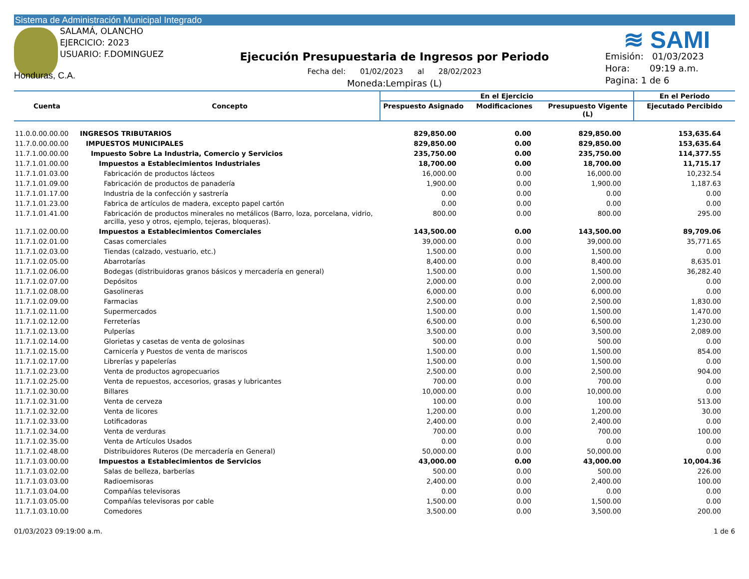Sistema de Administración Municipal Integrado
SALAMÁ, OLANCHO
EJERCICIO: 2023
USUARIO: F.DOMINGUEZ
≋ SAMI
Honduras, C.A.
Ejecución Presupuestaria de Ingresos por Periodo
Fecha del: 01/02/2023 al 28/02/2023
Moneda:Lempiras (L)
Emisión: 01/03/2023
Hora: 09:19 a.m.
Pagina: 1 de 6
| Cuenta | Concepto | En el Ejercicio | | | En el Periodo |
| --- | --- | --- | --- | --- | --- |
| | | Prespuesto Asignado | Modificaciones | Presupuesto Vigente (L) | Ejecutado Percibido |
| 11.0.0.00.00.00 | INGRESOS TRIBUTARIOS | 829,850.00 | 0.00 | 829,850.00 | 153,635.64 |
| 11.7.0.00.00.00 | IMPUESTOS MUNICIPALES | 829,850.00 | 0.00 | 829,850.00 | 153,635.64 |
| 11.7.1.00.00.00 | Impuesto Sobre La Industria, Comercio y Servicios | 235,750.00 | 0.00 | 235,750.00 | 114,377.55 |
| 11.7.1.01.00.00 | Impuestos a Establecimientos Industriales | 18,700.00 | 0.00 | 18,700.00 | 11,715.17 |
| 11.7.1.01.03.00 | Fabricación de productos lácteos | 16,000.00 | 0.00 | 16,000.00 | 10,232.54 |
| 11.7.1.01.09.00 | Fabricación de productos de panadería | 1,900.00 | 0.00 | 1,900.00 | 1,187.63 |
| 11.7.1.01.17.00 | Industria de la confección y sastrería | 0.00 | 0.00 | 0.00 | 0.00 |
| 11.7.1.01.23.00 | Fabrica de artículos de madera, excepto papel cartón | 0.00 | 0.00 | 0.00 | 0.00 |
| 11.7.1.01.41.00 | Fabricación de productos minerales no metálicos (Barro, loza, porcelana, vidrio, arcilla, yeso y otros, ejemplo, tejeras, bloqueras). | 800.00 | 0.00 | 800.00 | 295.00 |
| 11.7.1.02.00.00 | Impuestos a Establecimientos Comerciales | 143,500.00 | 0.00 | 143,500.00 | 89,709.06 |
| 11.7.1.02.01.00 | Casas comerciales | 39,000.00 | 0.00 | 39,000.00 | 35,771.65 |
| 11.7.1.02.03.00 | Tiendas (calzado, vestuario, etc.) | 1,500.00 | 0.00 | 1,500.00 | 0.00 |
| 11.7.1.02.05.00 | Abarrotarías | 8,400.00 | 0.00 | 8,400.00 | 8,635.01 |
| 11.7.1.02.06.00 | Bodegas (distribuidoras granos básicos y mercadería en general) | 1,500.00 | 0.00 | 1,500.00 | 36,282.40 |
| 11.7.1.02.07.00 | Depósitos | 2,000.00 | 0.00 | 2,000.00 | 0.00 |
| 11.7.1.02.08.00 | Gasolineras | 6,000.00 | 0.00 | 6,000.00 | 0.00 |
| 11.7.1.02.09.00 | Farmacias | 2,500.00 | 0.00 | 2,500.00 | 1,830.00 |
| 11.7.1.02.11.00 | Supermercados | 1,500.00 | 0.00 | 1,500.00 | 1,470.00 |
| 11.7.1.02.12.00 | Ferreterías | 6,500.00 | 0.00 | 6,500.00 | 1,230.00 |
| 11.7.1.02.13.00 | Pulperías | 3,500.00 | 0.00 | 3,500.00 | 2,089.00 |
| 11.7.1.02.14.00 | Glorietas y casetas de venta de golosinas | 500.00 | 0.00 | 500.00 | 0.00 |
| 11.7.1.02.15.00 | Carnicería y Puestos de venta de mariscos | 1,500.00 | 0.00 | 1,500.00 | 854.00 |
| 11.7.1.02.17.00 | Librerías y papelerías | 1,500.00 | 0.00 | 1,500.00 | 0.00 |
| 11.7.1.02.23.00 | Venta de productos agropecuarios | 2,500.00 | 0.00 | 2,500.00 | 904.00 |
| 11.7.1.02.25.00 | Venta de repuestos, accesorios, grasas y lubricantes | 700.00 | 0.00 | 700.00 | 0.00 |
| 11.7.1.02.30.00 | Billares | 10,000.00 | 0.00 | 10,000.00 | 0.00 |
| 11.7.1.02.31.00 | Venta de cerveza | 100.00 | 0.00 | 100.00 | 513.00 |
| 11.7.1.02.32.00 | Venta de licores | 1,200.00 | 0.00 | 1,200.00 | 30.00 |
| 11.7.1.02.33.00 | Lotificadoras | 2,400.00 | 0.00 | 2,400.00 | 0.00 |
| 11.7.1.02.34.00 | Venta de verduras | 700.00 | 0.00 | 700.00 | 100.00 |
| 11.7.1.02.35.00 | Venta de Artículos Usados | 0.00 | 0.00 | 0.00 | 0.00 |
| 11.7.1.02.48.00 | Distribuidores Ruteros (De mercadería en General) | 50,000.00 | 0.00 | 50,000.00 | 0.00 |
| 11.7.1.03.00.00 | Impuestos a Establecimientos de Servicios | 43,000.00 | 0.00 | 43,000.00 | 10,004.36 |
| 11.7.1.03.02.00 | Salas de belleza, barberías | 500.00 | 0.00 | 500.00 | 226.00 |
| 11.7.1.03.03.00 | Radioemisoras | 2,400.00 | 0.00 | 2,400.00 | 100.00 |
| 11.7.1.03.04.00 | Compañías televisoras | 0.00 | 0.00 | 0.00 | 0.00 |
| 11.7.1.03.05.00 | Compañías televisoras por cable | 1,500.00 | 0.00 | 1,500.00 | 0.00 |
| 11.7.1.03.10.00 | Comedores | 3,500.00 | 0.00 | 3,500.00 | 200.00 |
01/03/2023 09:19:00 a.m. 1 de 6